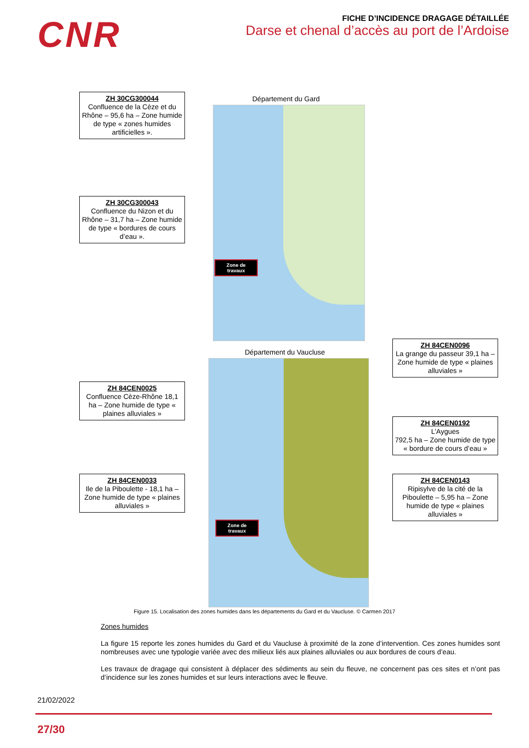CNR
FICHE D’INCIDENCE DRAGAGE DÉTAILLÉE
Darse et chenal d’accès au port de l’Ardoise
Département du Gard
Zone de travaux
ZH 30CG300044
Confluence de la Cèze et du Rhône – 95,6 ha – Zone humide de type « zones humides artificielles ».
ZH 30CG300043
Confluence du Nizon et du Rhône – 31,7 ha – Zone humide de type « bordures de cours d’eau ».
Département du Vaucluse
Zone de travaux
ZH 84CEN0025
Confluence Cèze-Rhône 18,1 ha – Zone humide de type « plaines alluviales »
ZH 84CEN0033
Ile de la Piboulette - 18,1 ha – Zone humide de type « plaines alluviales »
ZH 84CEN0096
La grange du passeur 39,1 ha – Zone humide de type « plaines alluviales »
ZH 84CEN0192
L’Aygues
792,5 ha – Zone humide de type « bordure de cours d’eau »
ZH 84CEN0143
Ripisylve de la cité de la Piboulette – 5,95 ha – Zone humide de type « plaines alluviales »
Figure 15. Localisation des zones humides dans les départements du Gard et du Vaucluse. © Carmen 2017
Zones humides
La figure 15 reporte les zones humides du Gard et du Vaucluse à proximité de la zone d’intervention. Ces zones humides sont nombreuses avec une typologie variée avec des milieux liés aux plaines alluviales ou aux bordures de cours d’eau.
Les travaux de dragage qui consistent à déplacer des sédiments au sein du fleuve, ne concernent pas ces sites et n’ont pas d’incidence sur les zones humides et sur leurs interactions avec le fleuve.
21/02/2022
27/30